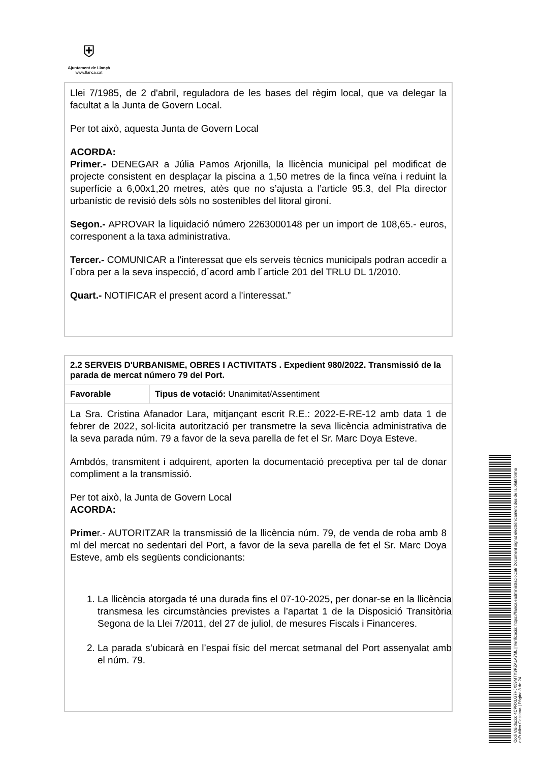⛨
Ajuntament de Llançà
www.llanca.cat
Llei 7/1985, de 2 d'abril, reguladora de les bases del règim local, que va delegar la facultat a la Junta de Govern Local.
Per tot això, aquesta Junta de Govern Local
ACORDA:
Primer.- DENEGAR a Júlia Pamos Arjonilla, la llicència municipal pel modificat de projecte consistent en desplaçar la piscina a 1,50 metres de la finca veïna i reduint la superfície a 6,00x1,20 metres, atès que no s’ajusta a l’article 95.3, del Pla director urbanístic de revisió dels sòls no sostenibles del litoral gironí.
Segon.- APROVAR la liquidació número 2263000148 per un import de 108,65.- euros, corresponent a la taxa administrativa.
Tercer.- COMUNICAR a l'interessat que els serveis tècnics municipals podran accedir a l´obra per a la seva inspecció, d´acord amb l´article 201 del TRLU DL 1/2010.
Quart.- NOTIFICAR el present acord a l'interessat.”
| 2.2 SERVEIS D'URBANISME, OBRES I ACTIVITATS . Expedient 980/2022. Transmissió de la parada de mercat número 79 del Port. | |
| Favorable | Tipus de votació: Unanimitat/Assentiment |
La Sra. Cristina Afanador Lara, mitjançant escrit R.E.: 2022-E-RE-12 amb data 1 de febrer de 2022, sol·licita autorització per transmetre la seva llicència administrativa de la seva parada núm. 79 a favor de la seva parella de fet el Sr. Marc Doya Esteve.
Ambdós, transmitent i adquirent, aporten la documentació preceptiva per tal de donar compliment a la transmissió.
Per tot això, la Junta de Govern Local
ACORDA:
Primer.- AUTORITZAR la transmissió de la llicència núm. 79, de venda de roba amb 8 ml del mercat no sedentari del Port, a favor de la seva parella de fet el Sr. Marc Doya Esteve, amb els següents condicionants:
1. La llicència atorgada té una durada fins el 07-10-2025, per donar-se en la llicència transmesa les circumstàncies previstes a l’apartat 1 de la Disposició Transitòria Segona de la Llei 7/2011, del 27 de juliol, de mesures Fiscals i Financeres.
2. La parada s’ubicarà en l’espai físic del mercat setmanal del Port assenyalat amb el núm. 79.
Codi Validació: 4CPRXLG7HJX59MTY3PZALA7ML | Verificació: https://llanca.eadministracio.cat/ Document signat electrònicament des de la plataforma esPublico Gestiona | Pàgina 8 de 24